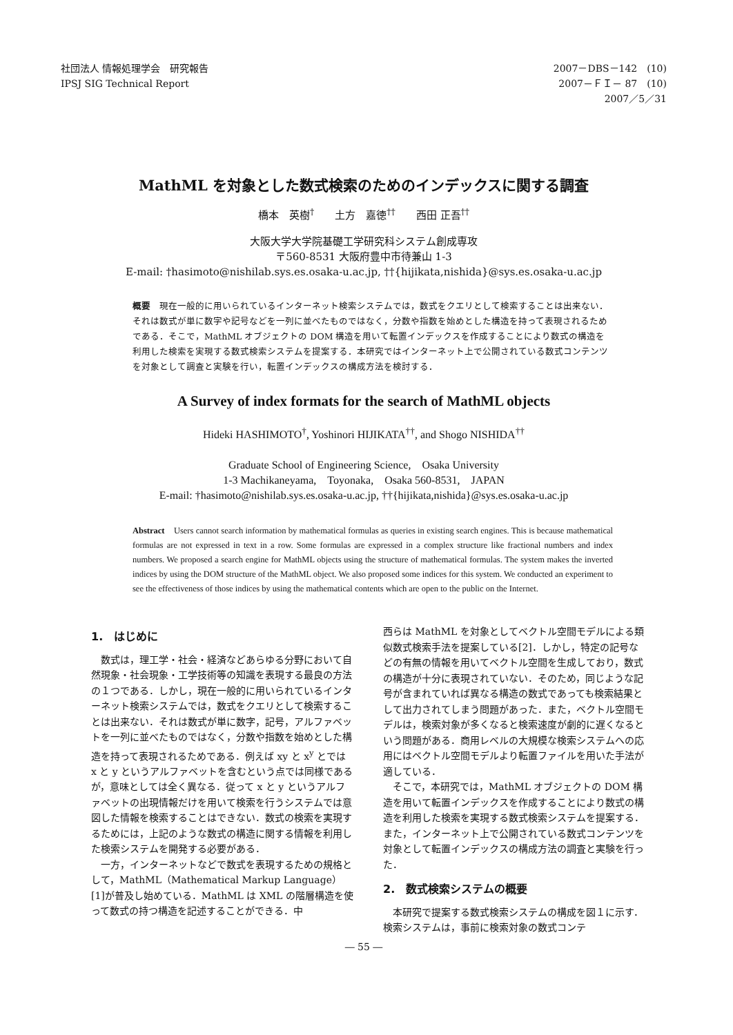社団法人 情報処理学会　研究報告
IPSJ SIG Technical Report
2007－DBS－142　(10)
2007－ＦＩ－ 87　(10)
2007／5／31　　
MathML を対象とした数式検索のためのインデックスに関する調査
橋本　英樹<sup>†</sup>　　土方　嘉徳<sup>††</sup>　　西田 正吾<sup>††</sup>
大阪大学大学院基礎工学研究科システム創成専攻
〒560-8531 大阪府豊中市待兼山 1-3
E-mail: †hasimoto@nishilab.sys.es.osaka-u.ac.jp, ††{hijikata,nishida}@sys.es.osaka-u.ac.jp
概要　現在一般的に用いられているインターネット検索システムでは，数式をクエリとして検索することは出来ない．それは数式が単に数字や記号などを一列に並べたものではなく，分数や指数を始めとした構造を持って表現されるためである．そこで，MathML オブジェクトの DOM 構造を用いて転置インデックスを作成することにより数式の構造を利用した検索を実現する数式検索システムを提案する．本研究ではインターネット上で公開されている数式コンテンツを対象として調査と実験を行い，転置インデックスの構成方法を検討する．
A Survey of index formats for the search of MathML objects
Hideki HASHIMOTO<sup>†</sup>, Yoshinori HIJIKATA<sup>††</sup>, and Shogo NISHIDA<sup>††</sup>
Graduate School of Engineering Science,　Osaka University
1-3 Machikaneyama,　Toyonaka,　Osaka 560-8531,　JAPAN
E-mail: †hasimoto@nishilab.sys.es.osaka-u.ac.jp, ††{hijikata,nishida}@sys.es.osaka-u.ac.jp
Abstract　Users cannot search information by mathematical formulas as queries in existing search engines. This is because mathematical formulas are not expressed in text in a row. Some formulas are expressed in a complex structure like fractional numbers and index numbers. We proposed a search engine for MathML objects using the structure of mathematical formulas. The system makes the inverted indices by using the DOM structure of the MathML object. We also proposed some indices for this system. We conducted an experiment to see the effectiveness of those indices by using the mathematical contents which are open to the public on the Internet.
1.　はじめに
数式は，理工学・社会・経済などあらゆる分野において自然現象・社会現象・工学技術等の知識を表現する最良の方法の１つである．しかし，現在一般的に用いられているインターネット検索システムでは，数式をクエリとして検索することは出来ない．それは数式が単に数字，記号，アルファベットを一列に並べたものではなく，分数や指数を始めとした構造を持って表現されるためである．例えば xy と x<sup>y</sup> とでは x と y というアルファベットを含むという点では同様であるが，意味としては全く異なる．従って x と y というアルファベットの出現情報だけを用いて検索を行うシステムでは意図した情報を検索することはできない．数式の検索を実現するためには，上記のような数式の構造に関する情報を利用した検索システムを開発する必要がある．
一方，インターネットなどで数式を表現するための規格として，MathML（Mathematical Markup Language）[1]が普及し始めている．MathML は XML の階層構造を使って数式の持つ構造を記述することができる．中
西らは MathML を対象としてベクトル空間モデルによる類似数式検索手法を提案している[2]．しかし，特定の記号などの有無の情報を用いてベクトル空間を生成しており，数式の構造が十分に表現されていない．そのため，同じような記号が含まれていれば異なる構造の数式であっても検索結果として出力されてしまう問題があった．また，ベクトル空間モデルは，検索対象が多くなると検索速度が劇的に遅くなるという問題がある．商用レベルの大規模な検索システムへの応用にはベクトル空間モデルより転置ファイルを用いた手法が適している．
そこで，本研究では，MathML オブジェクトの DOM 構造を用いて転置インデックスを作成することにより数式の構造を利用した検索を実現する数式検索システムを提案する．また，インターネット上で公開されている数式コンテンツを対象として転置インデックスの構成方法の調査と実験を行った．
2.　数式検索システムの概要
本研究で提案する数式検索システムの構成を図１に示す．検索システムは，事前に検索対象の数式コンテ
― 55 ―